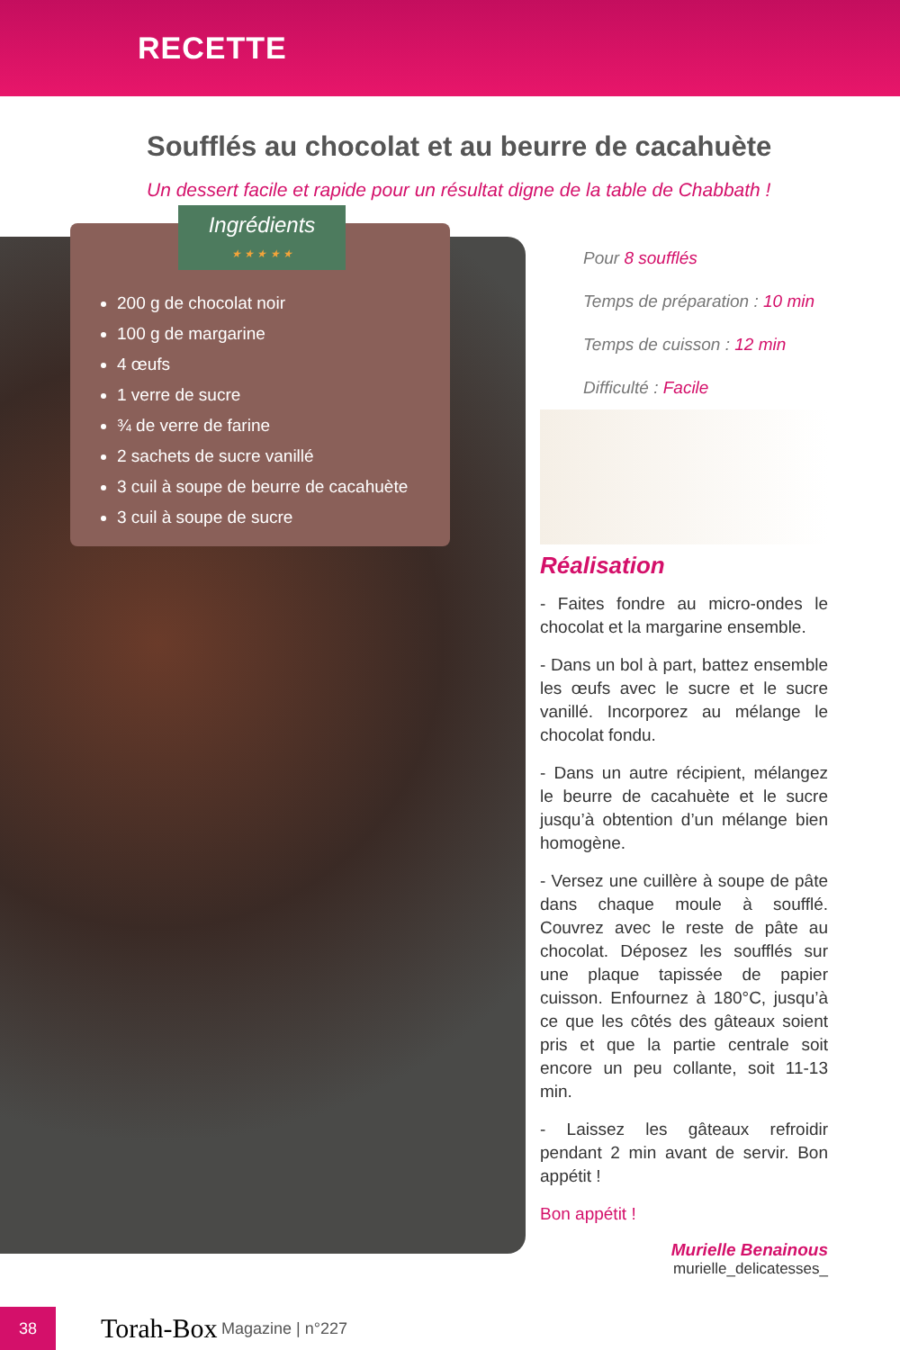RECETTE
Soufflés au chocolat et au beurre de cacahuète
Un dessert facile et rapide pour un résultat digne de la table de Chabbath !
Ingrédients
★ ★ ★ ★ ★
200 g de chocolat noir
100 g de margarine
4 œufs
1 verre de sucre
¾ de verre de farine
2 sachets de sucre vanillé
3 cuil à soupe de beurre de cacahuète
3 cuil à soupe de sucre
Pour 8 soufflés
Temps de préparation : 10 min
Temps de cuisson : 12 min
Difficulté : Facile
Réalisation
- Faites fondre au micro-ondes le chocolat et la margarine ensemble.
- Dans un bol à part, battez ensemble les œufs avec le sucre et le sucre vanillé. Incorporez au mélange le chocolat fondu.
- Dans un autre récipient, mélangez le beurre de cacahuète et le sucre jusqu’à obtention d’un mélange bien homogène.
- Versez une cuillère à soupe de pâte dans chaque moule à soufflé. Couvrez avec le reste de pâte au chocolat. Déposez les soufflés sur une plaque tapissée de papier cuisson. Enfournez à 180°C, jusqu’à ce que les côtés des gâteaux soient pris et que la partie centrale soit encore un peu collante, soit 11-13 min.
- Laissez les gâteaux refroidir pendant 2 min avant de servir. Bon appétit !
Bon appétit !
Murielle Benainous
murielle_delicatesses_
38
Torah-Box Magazine | n°227